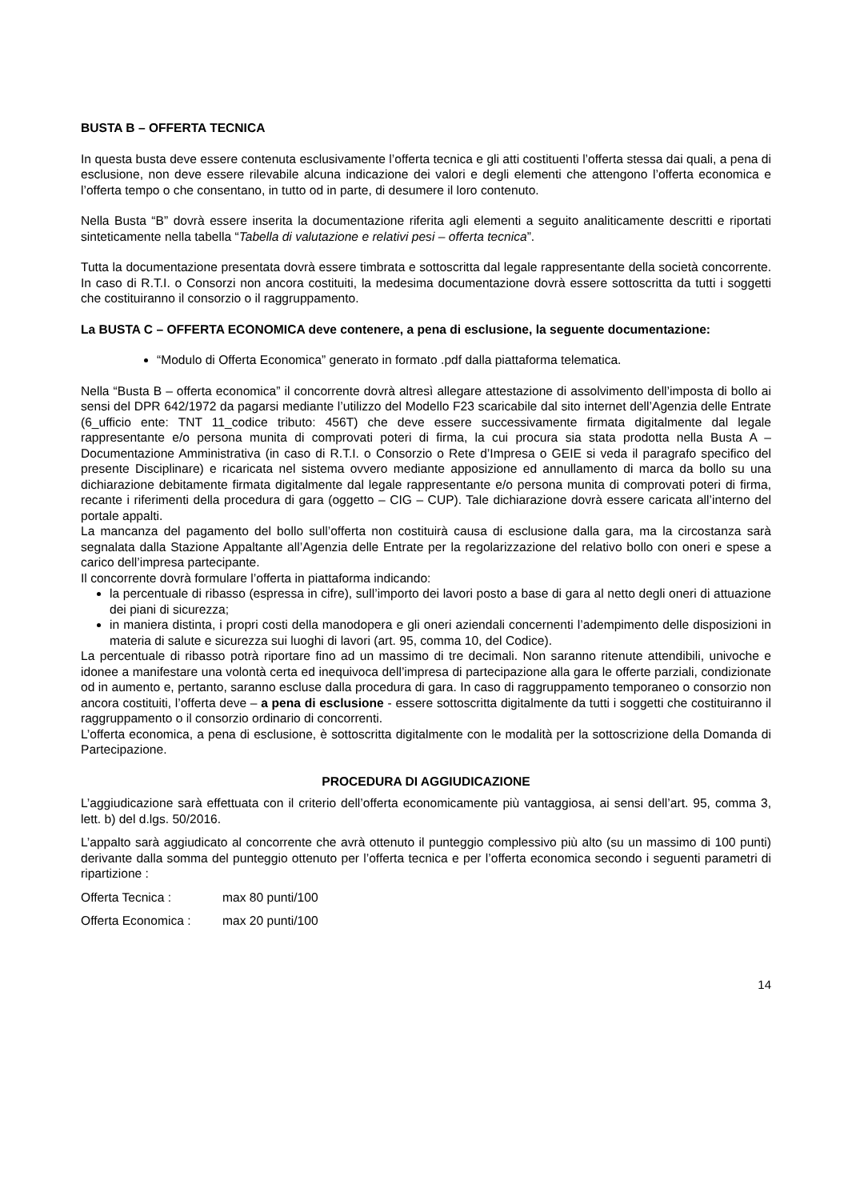BUSTA B – OFFERTA TECNICA
In questa busta deve essere contenuta esclusivamente l’offerta tecnica e gli atti costituenti l’offerta stessa dai quali, a pena di esclusione, non deve essere rilevabile alcuna indicazione dei valori e degli elementi che attengono l’offerta economica e l’offerta tempo o che consentano, in tutto od in parte, di desumere il loro contenuto.
Nella Busta “B” dovrà essere inserita la documentazione riferita agli elementi a seguito analiticamente descritti e riportati sinteticamente nella tabella “Tabella di valutazione e relativi pesi – offerta tecnica”.
Tutta la documentazione presentata dovrà essere timbrata e sottoscritta dal legale rappresentante della società concorrente. In caso di R.T.I. o Consorzi non ancora costituiti, la medesima documentazione dovrà essere sottoscritta da tutti i soggetti che costituiranno il consorzio o il raggruppamento.
La BUSTA C – OFFERTA ECONOMICA deve contenere, a pena di esclusione, la seguente documentazione:
“Modulo di Offerta Economica” generato in formato .pdf dalla piattaforma telematica.
Nella “Busta B – offerta economica” il concorrente dovrà altresì allegare attestazione di assolvimento dell’imposta di bollo ai sensi del DPR 642/1972 da pagarsi mediante l’utilizzo del Modello F23 scaricabile dal sito internet dell’Agenzia delle Entrate (6_ufficio ente: TNT 11_codice tributo: 456T) che deve essere successivamente firmata digitalmente dal legale rappresentante e/o persona munita di comprovati poteri di firma, la cui procura sia stata prodotta nella Busta A – Documentazione Amministrativa (in caso di R.T.I. o Consorzio o Rete d’Impresa o GEIE si veda il paragrafo specifico del presente Disciplinare) e ricaricata nel sistema ovvero mediante apposizione ed annullamento di marca da bollo su una dichiarazione debitamente firmata digitalmente dal legale rappresentante e/o persona munita di comprovati poteri di firma, recante i riferimenti della procedura di gara (oggetto – CIG – CUP). Tale dichiarazione dovrà essere caricata all’interno del portale appalti.
La mancanza del pagamento del bollo sull’offerta non costituirà causa di esclusione dalla gara, ma la circostanza sarà segnalata dalla Stazione Appaltante all’Agenzia delle Entrate per la regolarizzazione del relativo bollo con oneri e spese a carico dell’impresa partecipante.
Il concorrente dovrà formulare l’offerta in piattaforma indicando:
la percentuale di ribasso (espressa in cifre), sull’importo dei lavori posto a base di gara al netto degli oneri di attuazione dei piani di sicurezza;
in maniera distinta, i propri costi della manodopera e gli oneri aziendali concernenti l’adempimento delle disposizioni in materia di salute e sicurezza sui luoghi di lavori (art. 95, comma 10, del Codice).
La percentuale di ribasso potrà riportare fino ad un massimo di tre decimali. Non saranno ritenute attendibili, univoche e idonee a manifestare una volontà certa ed inequivoca dell’impresa di partecipazione alla gara le offerte parziali, condizionate od in aumento e, pertanto, saranno escluse dalla procedura di gara. In caso di raggruppamento temporaneo o consorzio non ancora costituiti, l’offerta deve – a pena di esclusione - essere sottoscritta digitalmente da tutti i soggetti che costituiranno il raggruppamento o il consorzio ordinario di concorrenti.
L’offerta economica, a pena di esclusione, è sottoscritta digitalmente con le modalità per la sottoscrizione della Domanda di Partecipazione.
PROCEDURA DI AGGIUDICAZIONE
L’aggiudicazione sarà effettuata con il criterio dell’offerta economicamente più vantaggiosa, ai sensi dell’art. 95, comma 3, lett. b) del d.lgs. 50/2016.
L’appalto sarà aggiudicato al concorrente che avrà ottenuto il punteggio complessivo più alto (su un massimo di 100 punti) derivante dalla somma del punteggio ottenuto per l’offerta tecnica e per l’offerta economica secondo i seguenti parametri di ripartizione :
Offerta Tecnica : max 80 punti/100
Offerta Economica : max 20 punti/100
14